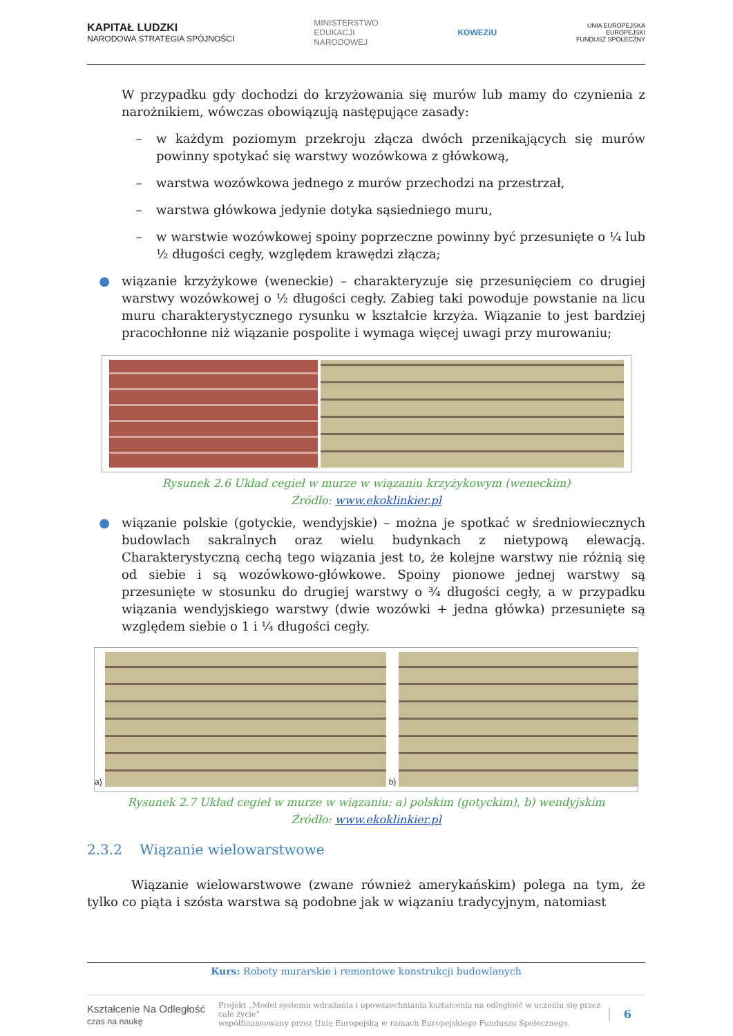KAPITAŁ LUDZKI
NARODOWA STRATEGIA SPÓJNOŚCI
MINISTERSTWO
EDUKACJI
NARODOWEJ
KOWEZiU
UNIA EUROPEJSKA
EUROPEJSKI
FUNDUSZ SPOŁECZNY
W przypadku gdy dochodzi do krzyżowania się murów lub mamy do czynienia z narożnikiem, wówczas obowiązują następujące zasady:
– w każdym poziomym przekroju złącza dwóch przenikających się murów powinny spotykać się warstwy wozówkowa z główkową,
– warstwa wozówkowa jednego z murów przechodzi na przestrzał,
– warstwa główkowa jedynie dotyka sąsiedniego muru,
– w warstwie wozówkowej spoiny poprzeczne powinny być przesunięte o ¼ lub ½ długości cegły, względem krawędzi złącza;
● wiązanie krzyżykowe (weneckie) – charakteryzuje się przesunięciem co drugiej warstwy wozówkowej o ½ długości cegły. Zabieg taki powoduje powstanie na licu muru charakterystycznego rysunku w kształcie krzyża. Wiązanie to jest bardziej pracochłonne niż wiązanie pospolite i wymaga więcej uwagi przy murowaniu;
Rysunek 2.6 Układ cegieł w murze w wiązaniu krzyżykowym (weneckim)
Źródło: www.ekoklinkier.pl
● wiązanie polskie (gotyckie, wendyjskie) – można je spotkać w średniowiecznych budowlach sakralnych oraz wielu budynkach z nietypową elewacją. Charakterystyczną cechą tego wiązania jest to, że kolejne warstwy nie różnią się od siebie i są wozówkowo-główkowe. Spoiny pionowe jednej warstwy są przesunięte w stosunku do drugiej warstwy o ¾ długości cegły, a w przypadku wiązania wendyjskiego warstwy (dwie wozówki + jedna główka) przesunięte są względem siebie o 1 i ¼ długości cegły.
a)
b)
Rysunek 2.7 Układ cegieł w murze w wiązaniu: a) polskim (gotyckim), b) wendyjskim
Źródło: www.ekoklinkier.pl
2.3.2 Wiązanie wielowarstwowe
Wiązanie wielowarstwowe (zwane również amerykańskim) polega na tym, że tylko co piąta i szósta warstwa są podobne jak w wiązaniu tradycyjnym, natomiast
Kurs: Roboty murarskie i remontowe konstrukcji budowlanych
Kształcenie Na Odległość
czas na naukę Projekt „Model systemu wdrażania i upowszechniania kształcenia na odległość w uczeniu się przez całe życie”
współfinansowany przez Unię Europejską w ramach Europejskiego Funduszu Społecznego. 6